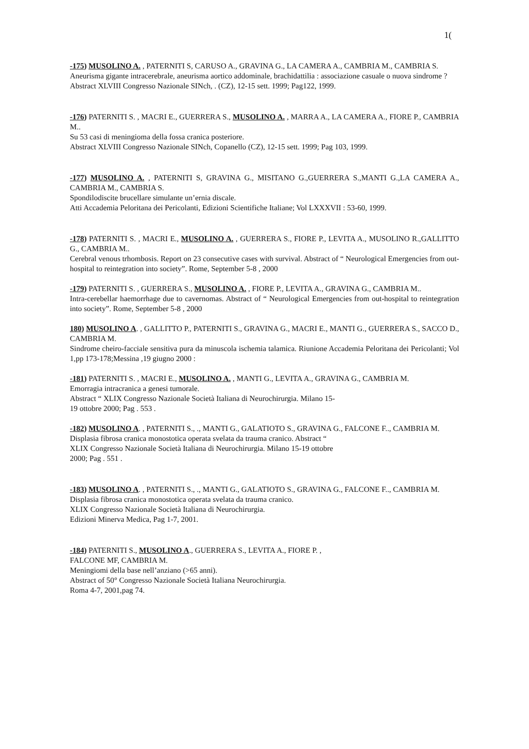1(
-175) MUSOLINO A. , PATERNITI S, CARUSO A., GRAVINA G., LA CAMERA A., CAMBRIA M., CAMBRIA S.
Aneurisma gigante intracerebrale, aneurisma aortico addominale, brachidattilia : associazione casuale o nuova sindrome ?
Abstract XLVIII Congresso Nazionale SINch, . (CZ), 12-15 sett. 1999; Pag122, 1999.
-176) PATERNITI S. , MACRI E., GUERRERA S., MUSOLINO A. , MARRA A., LA CAMERA A., FIORE P., CAMBRIA M..
Su 53 casi di meningioma della fossa cranica posteriore.
Abstract XLVIII Congresso Nazionale SINch, Copanello (CZ), 12-15 sett. 1999; Pag 103, 1999.
-177) MUSOLINO A. , PATERNITI S, GRAVINA G., MISITANO G.,GUERRERA S.,MANTI G.,LA CAMERA A., CAMBRIA M., CAMBRIA S.
Spondilodiscite brucellare simulante un’ernia discale.
Atti Accademia Peloritana dei Pericolanti, Edizioni Scientifiche Italiane; Vol LXXXVII : 53-60, 1999.
-178) PATERNITI S. , MACRI E., MUSOLINO A. , GUERRERA S., FIORE P., LEVITA A., MUSOLINO R.,GALLITTO G., CAMBRIA M..
Cerebral venous trhombosis. Report on 23 consecutive cases with survival. Abstract of “ Neurological Emergencies from out-hospital to reintegration into society”. Rome, September 5-8 , 2000
-179) PATERNITI S. , GUERRERA S., MUSOLINO A. , FIORE P., LEVITA A., GRAVINA G., CAMBRIA M..
Intra-cerebellar haemorrhage due to cavernomas. Abstract of “ Neurological Emergencies from out-hospital to reintegration into society”. Rome, September 5-8 , 2000
180) MUSOLINO A. , GALLITTO P., PATERNITI S., GRAVINA G., MACRI E., MANTI G., GUERRERA S., SACCO D., CAMBRIA M.
Sindrome cheiro-facciale sensitiva pura da minuscola ischemia talamica. Riunione Accademia Peloritana dei Pericolanti; Vol 1,pp 173-178;Messina ,19 giugno 2000 :
-181) PATERNITI S. , MACRI E., MUSOLINO A. , MANTI G., LEVITA A., GRAVINA G., CAMBRIA M.
Emorragia intracranica a genesi tumorale.
Abstract “ XLIX Congresso Nazionale Società Italiana di Neurochirurgia. Milano 15-
19 ottobre 2000; Pag . 553 .
-182) MUSOLINO A. , PATERNITI S., ., MANTI G., GALATIOTO S., GRAVINA G., FALCONE F.., CAMBRIA M.
Displasia fibrosa cranica monostotica operata svelata da trauma cranico. Abstract “
XLIX Congresso Nazionale Società Italiana di Neurochirurgia. Milano 15-19 ottobre
2000; Pag . 551 .
-183) MUSOLINO A. , PATERNITI S., ., MANTI G., GALATIOTO S., GRAVINA G., FALCONE F.., CAMBRIA M.
Displasia fibrosa cranica monostotica operata svelata da trauma cranico.
XLIX Congresso Nazionale Società Italiana di Neurochirurgia.
Edizioni Minerva Medica, Pag 1-7, 2001.
-184) PATERNITI S., MUSOLINO A., GUERRERA S., LEVITA A., FIORE P. ,
FALCONE MF, CAMBRIA M.
Meningiomi della base nell’anziano (>65 anni).
Abstract of 50° Congresso Nazionale Società Italiana Neurochirurgia.
Roma 4-7, 2001,pag 74.